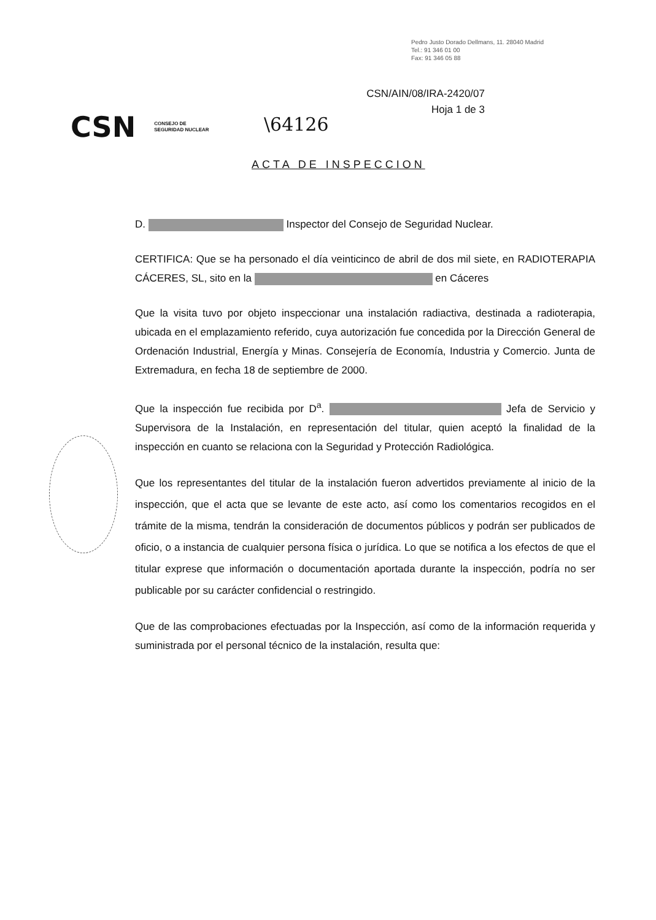Pedro Justo Dorado Dellmans, 11. 28040 Madrid
Tel.: 91 346 01 00
Fax: 91 346 05 88
CSN/AIN/08/IRA-2420/07
Hoja 1 de 3
CSN CONSEJO DE
SEGURIDAD NUCLEAR
\64126
ACTA DE INSPECCION
D. Inspector del Consejo de Seguridad Nuclear.
CERTIFICA: Que se ha personado el día veinticinco de abril de dos mil siete, en RADIOTERAPIA CÁCERES, SL, sito en la en Cáceres
Que la visita tuvo por objeto inspeccionar una instalación radiactiva, destinada a radioterapia, ubicada en el emplazamiento referido, cuya autorización fue concedida por la Dirección General de Ordenación Industrial, Energía y Minas. Consejería de Economía, Industria y Comercio. Junta de Extremadura, en fecha 18 de septiembre de 2000.
Que la inspección fue recibida por D<sup>a</sup>. Jefa de Servicio y Supervisora de la Instalación, en representación del titular, quien aceptó la finalidad de la inspección en cuanto se relaciona con la Seguridad y Protección Radiológica.
Que los representantes del titular de la instalación fueron advertidos previamente al inicio de la inspección, que el acta que se levante de este acto, así como los comentarios recogidos en el trámite de la misma, tendrán la consideración de documentos públicos y podrán ser publicados de oficio, o a instancia de cualquier persona física o jurídica. Lo que se notifica a los efectos de que el titular exprese que información o documentación aportada durante la inspección, podría no ser publicable por su carácter confidencial o restringido.
Que de las comprobaciones efectuadas por la Inspección, así como de la información requerida y suministrada por el personal técnico de la instalación, resulta que: